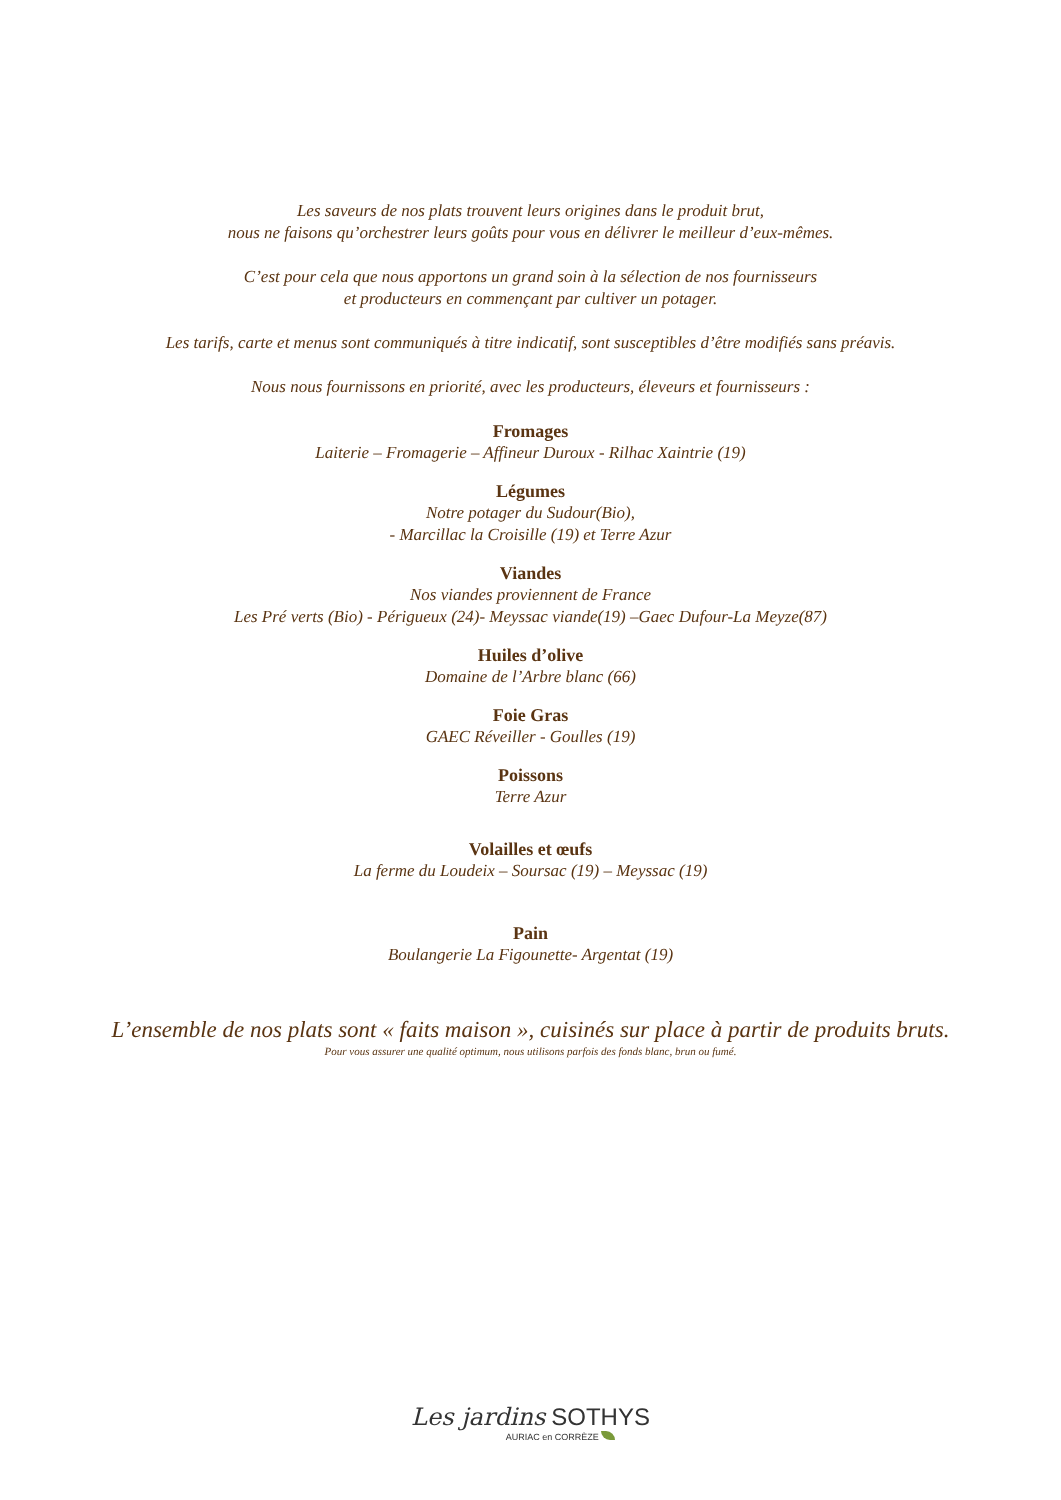Les saveurs de nos plats trouvent leurs origines dans le produit brut,
nous ne faisons qu’orchestrer leurs goûts pour vous en délivrer le meilleur d’eux-mêmes.
C’est pour cela que nous apportons un grand soin à la sélection de nos fournisseurs
et producteurs en commençant par cultiver un potager.
Les tarifs, carte et menus sont communiqués à titre indicatif, sont susceptibles d’être modifiés sans préavis.
Nous nous fournissons en priorité, avec les producteurs, éleveurs et fournisseurs :
Fromages
Laiterie – Fromagerie – Affineur Duroux - Rilhac Xaintrie (19)
Légumes
Notre potager du Sudour(Bio),
- Marcillac la Croisille (19) et Terre Azur
Viandes
Nos viandes proviennent de France
Les Pré verts (Bio) - Périgueux (24)- Meyssac viande(19) –Gaec Dufour-La Meyze(87)
Huiles d’olive
Domaine de l’Arbre blanc (66)
Foie Gras
GAEC Réveiller - Goulles (19)
Poissons
Terre Azur
Volailles et œufs
La ferme du Loudeix – Soursac (19) – Meyssac (19)
Pain
Boulangerie La Figounette- Argentat (19)
L’ensemble de nos plats sont « faits maison », cuisinés sur place à partir de produits bruts.
Pour vous assurer une qualité optimum, nous utilisons parfois des fonds blanc, brun ou fumé.
Les jardins SOTHYS
AURIAC en CORRÈZE